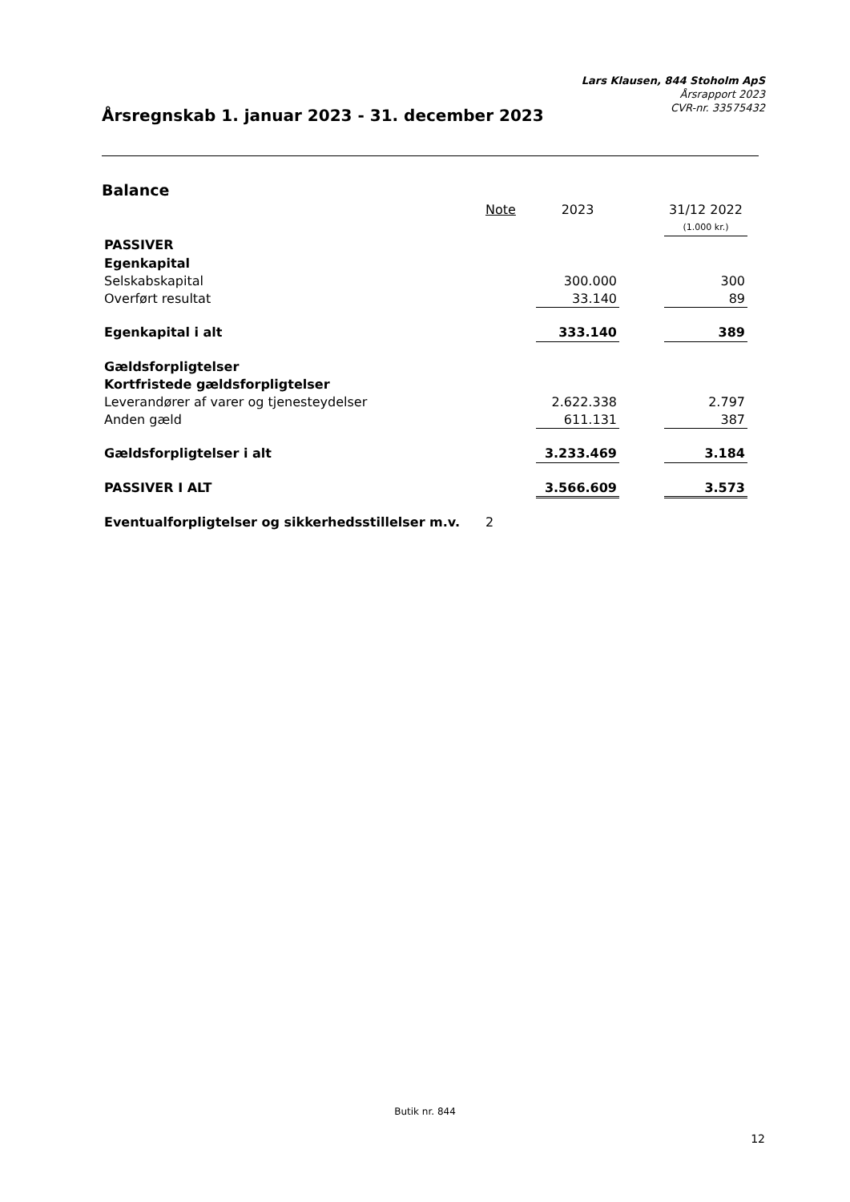Lars Klausen, 844 Stoholm ApS
Årsrapport 2023
CVR-nr. 33575432
Årsregnskab 1. januar 2023 - 31. december 2023
Balance
| | Note | 2023 | | 31/12 2022 |
| --- | --- | --- | --- | --- |
| | | | | (1.000 kr.) |
| PASSIVER | | | | |
| Egenkapital | | | | |
| Selskabskapital | | 300.000 | | 300 |
| Overført resultat | | 33.140 | | 89 |
| Egenkapital i alt | | 333.140 | | 389 |
| Gældsforpligtelser | | | | |
| Kortfristede gældsforpligtelser | | | | |
| Leverandører af varer og tjenesteydelser | | 2.622.338 | | 2.797 |
| Anden gæld | | 611.131 | | 387 |
| Gældsforpligtelser i alt | | 3.233.469 | | 3.184 |
| PASSIVER I ALT | | 3.566.609 | | 3.573 |
| Eventualforpligtelser og sikkerhedsstillelser m.v. | 2 | | | |
Butik nr. 844
12